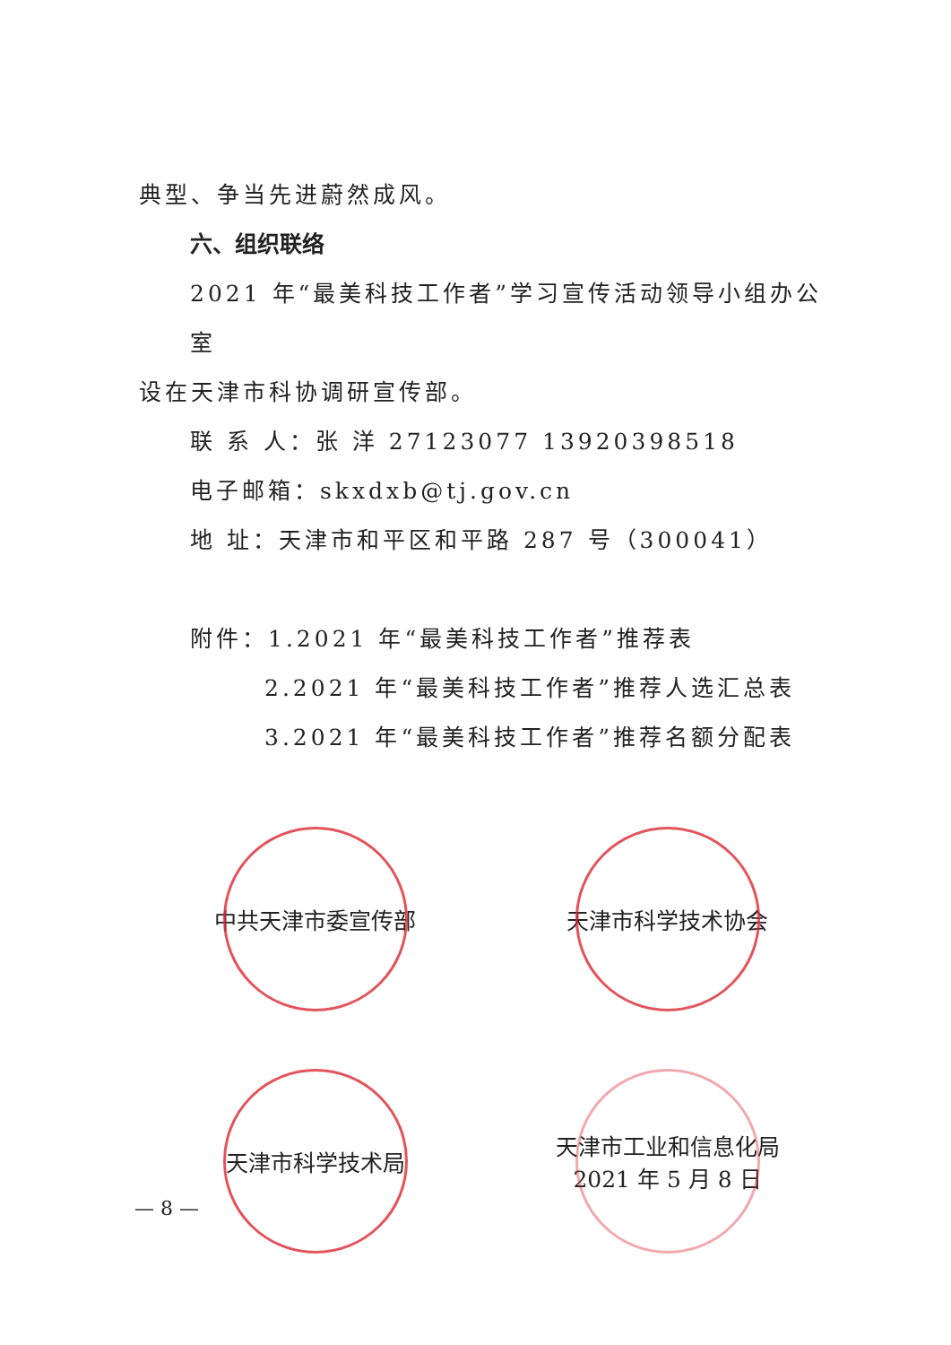典型、争当先进蔚然成风。
六、组织联络
2021 年“最美科技工作者”学习宣传活动领导小组办公室
设在天津市科协调研宣传部。
联 系 人：张 洋 27123077 13920398518
电子邮箱：skxdxb@tj.gov.cn
地 址：天津市和平区和平路 287 号（300041）
附件：1.2021 年“最美科技工作者”推荐表
2.2021 年“最美科技工作者”推荐人选汇总表
3.2021 年“最美科技工作者”推荐名额分配表
中共天津市委宣传部
天津市科学技术协会
天津市科学技术局
天津市工业和信息化局
2021 年 5 月 8 日
— 8 —